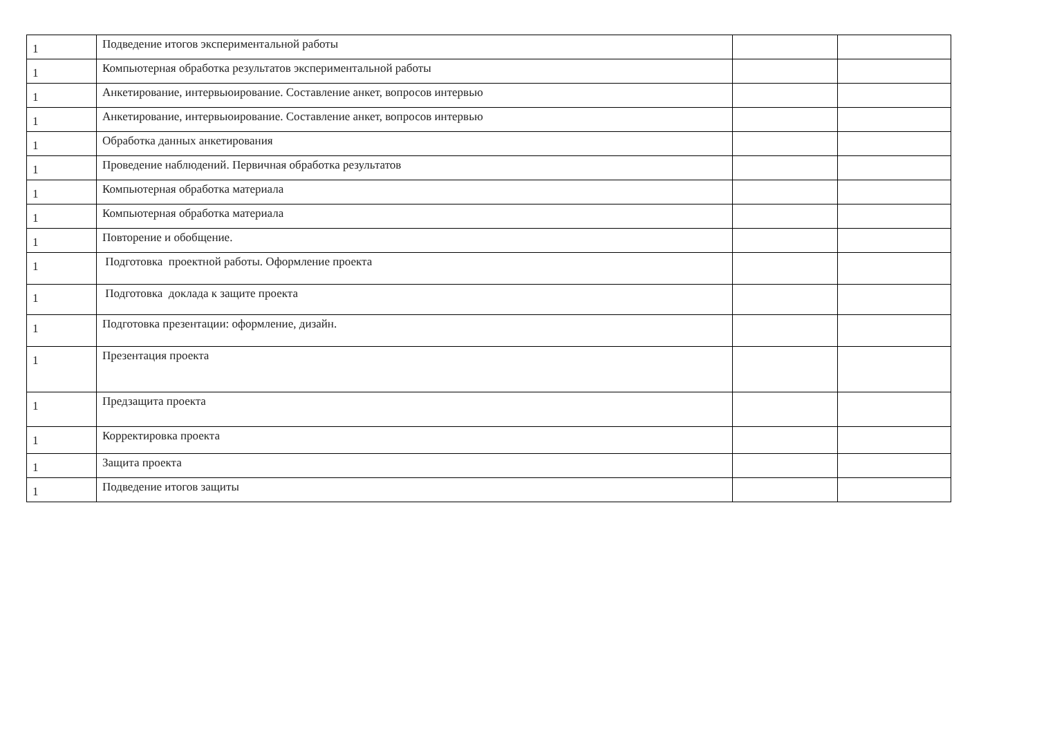| 1 | Подведение итогов экспериментальной работы | | |
| 1 | Компьютерная обработка результатов экспериментальной работы | | |
| 1 | Анкетирование, интервьюирование. Составление анкет, вопросов интервью | | |
| 1 | Анкетирование, интервьюирование. Составление анкет, вопросов интервью | | |
| 1 | Обработка данных анкетирования | | |
| 1 | Проведение наблюдений. Первичная обработка результатов | | |
| 1 | Компьютерная обработка материала | | |
| 1 | Компьютерная обработка материала | | |
| 1 | Повторение и обобщение. | | |
| 1 | Подготовка проектной работы. Оформление проекта | | |
| 1 | Подготовка доклада к защите проекта | | |
| 1 | Подготовка презентации: оформление, дизайн. | | |
| 1 | Презентация проекта | | |
| 1 | Предзащита проекта | | |
| 1 | Корректировка проекта | | |
| 1 | Защита проекта | | |
| 1 | Подведение итогов защиты | | |